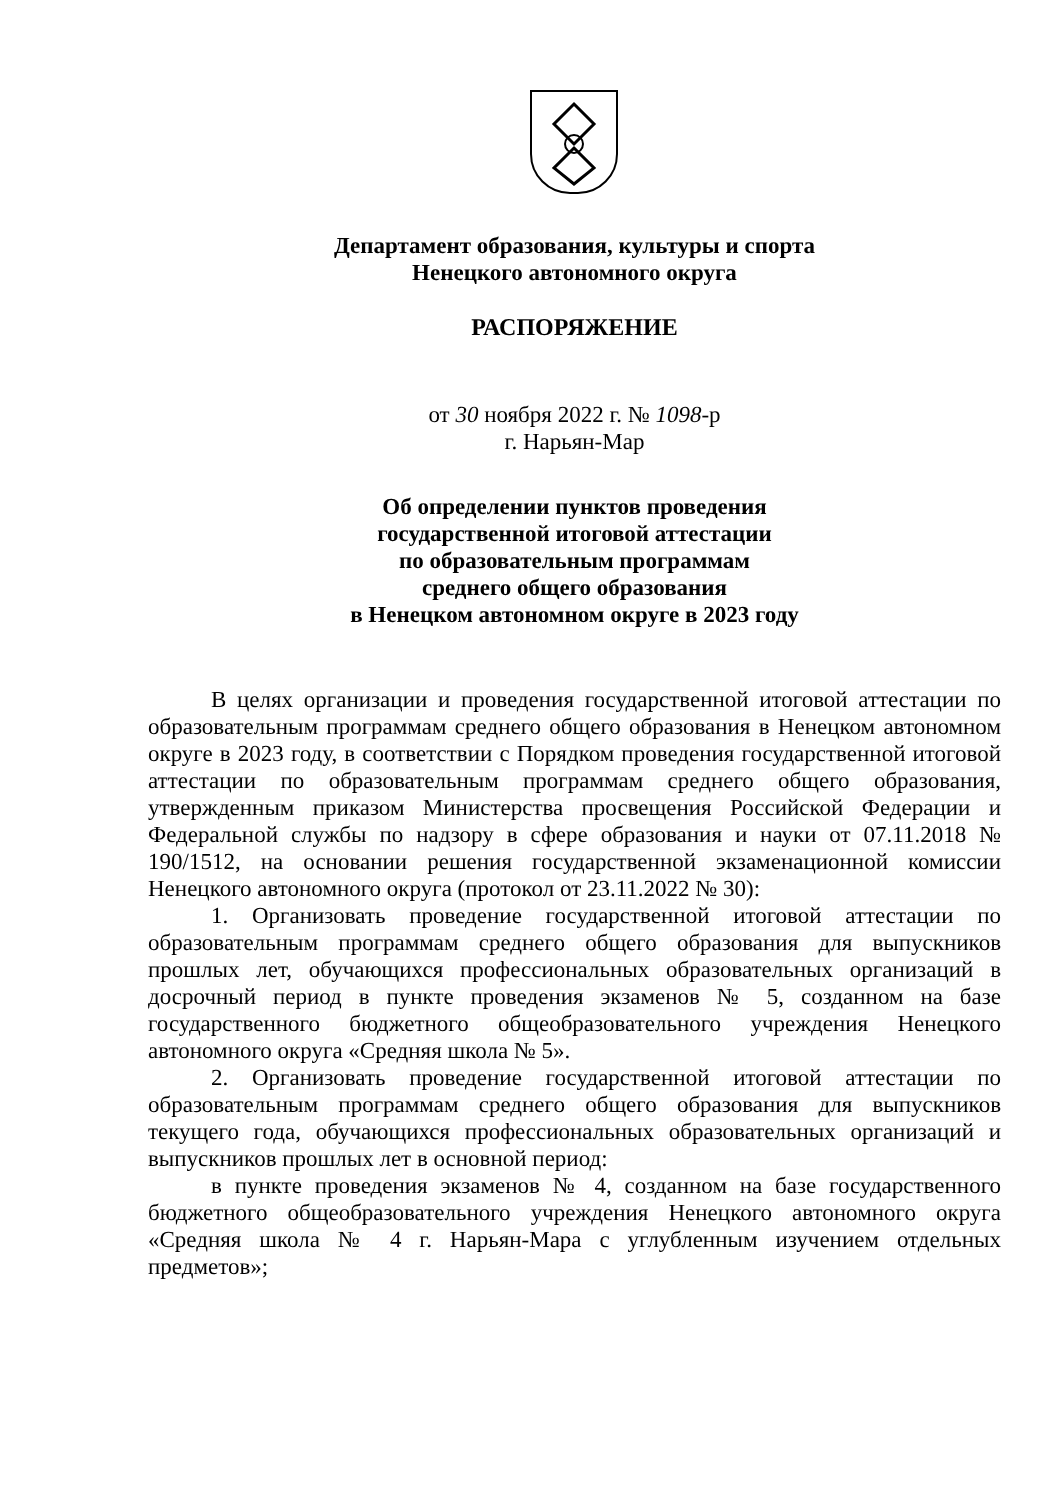Департамент образования, культуры и спорта
Ненецкого автономного округа
РАСПОРЯЖЕНИЕ
от 30 ноября 2022 г. № 1098-р
г. Нарьян-Мар
Об определении пунктов проведения
государственной итоговой аттестации
по образовательным программам
среднего общего образования
в Ненецком автономном округе в 2023 году
В целях организации и проведения государственной итоговой аттестации по образовательным программам среднего общего образования в Ненецком автономном округе в 2023 году, в соответствии с Порядком проведения государственной итоговой аттестации по образовательным программам среднего общего образования, утвержденным приказом Министерства просвещения Российской Федерации и Федеральной службы по надзору в сфере образования и науки от 07.11.2018 № 190/1512, на основании решения государственной экзаменационной комиссии Ненецкого автономного округа (протокол от 23.11.2022 № 30):
1. Организовать проведение государственной итоговой аттестации по образовательным программам среднего общего образования для выпускников прошлых лет, обучающихся профессиональных образовательных организаций в досрочный период в пункте проведения экзаменов № 5, созданном на базе государственного бюджетного общеобразовательного учреждения Ненецкого автономного округа «Средняя школа № 5».
2. Организовать проведение государственной итоговой аттестации по образовательным программам среднего общего образования для выпускников текущего года, обучающихся профессиональных образовательных организаций и выпускников прошлых лет в основной период:
в пункте проведения экзаменов № 4, созданном на базе государственного бюджетного общеобразовательного учреждения Ненецкого автономного округа «Средняя школа № 4 г. Нарьян-Мара с углубленным изучением отдельных предметов»;